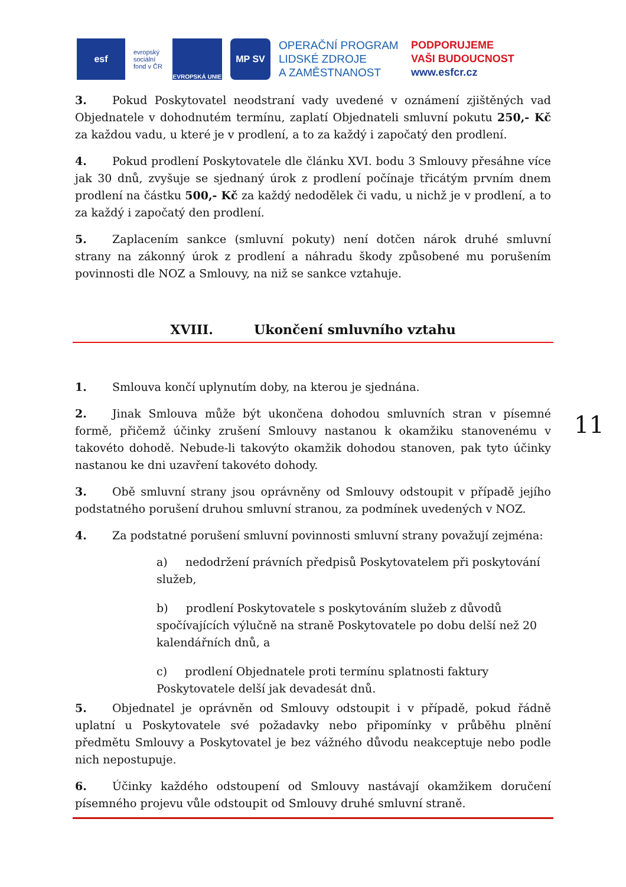esf
evropský sociální fond v ČR
EVROPSKÁ UNIE
MP SV
OPERAČNÍ PROGRAM
LIDSKÉ ZDROJE
A ZAMĚSTNANOST
PODPORUJEME
VAŠI BUDOUCNOST
www.esfcr.cz
3. Pokud Poskytovatel neodstraní vady uvedené v oznámení zjištěných vad Objednatele v dohodnutém termínu, zaplatí Objednateli smluvní pokutu 250,- Kč za každou vadu, u které je v prodlení, a to za každý i započatý den prodlení.
4. Pokud prodlení Poskytovatele dle článku XVI. bodu 3 Smlouvy přesáhne více jak 30 dnů, zvyšuje se sjednaný úrok z prodlení počínaje třicátým prvním dnem prodlení na částku 500,- Kč za každý nedodělek či vadu, u nichž je v prodlení, a to za každý i započatý den prodlení.
5. Zaplacením sankce (smluvní pokuty) není dotčen nárok druhé smluvní strany na zákonný úrok z prodlení a náhradu škody způsobené mu porušením povinnosti dle NOZ a Smlouvy, na niž se sankce vztahuje.
XVIII. Ukončení smluvního vztahu
1. Smlouva končí uplynutím doby, na kterou je sjednána.
2. Jinak Smlouva může být ukončena dohodou smluvních stran v písemné formě, přičemž účinky zrušení Smlouvy nastanou k okamžiku stanovenému v takovéto dohodě. Nebude-li takovýto okamžik dohodou stanoven, pak tyto účinky nastanou ke dni uzavření takovéto dohody.
3. Obě smluvní strany jsou oprávněny od Smlouvy odstoupit v případě jejího podstatného porušení druhou smluvní stranou, za podmínek uvedených v NOZ.
4. Za podstatné porušení smluvní povinnosti smluvní strany považují zejména:
a) nedodržení právních předpisů Poskytovatelem při poskytování služeb,
b) prodlení Poskytovatele s poskytováním služeb z důvodů spočívajících výlučně na straně Poskytovatele po dobu delší než 20 kalendářních dnů, a
c) prodlení Objednatele proti termínu splatnosti faktury Poskytovatele delší jak devadesát dnů.
5. Objednatel je oprávněn od Smlouvy odstoupit i v případě, pokud řádně uplatní u Poskytovatele své požadavky nebo připomínky v průběhu plnění předmětu Smlouvy a Poskytovatel je bez vážného důvodu neakceptuje nebo podle nich nepostupuje.
6. Účinky každého odstoupení od Smlouvy nastávají okamžikem doručení písemného projevu vůle odstoupit od Smlouvy druhé smluvní straně.
11